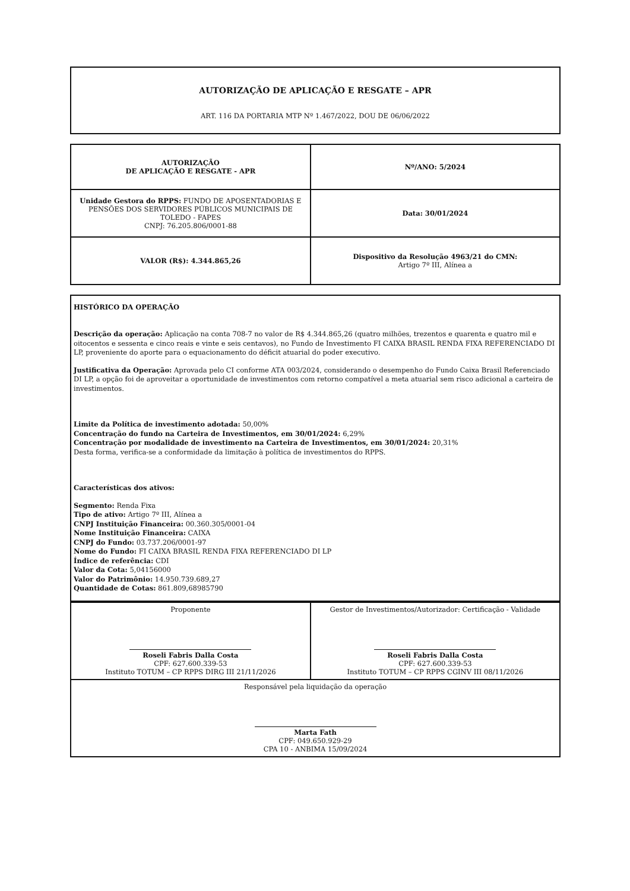AUTORIZAÇÃO DE APLICAÇÃO E RESGATE – APR
ART. 116 DA PORTARIA MTP Nº 1.467/2022, DOU DE 06/06/2022
| AUTORIZAÇÃO DE APLICAÇÃO E RESGATE - APR | Nº/ANO: 5/2024 |
| Unidade Gestora do RPPS: FUNDO DE APOSENTADORIAS E PENSÕES DOS SERVIDORES PÚBLICOS MUNICIPAIS DE TOLEDO - FAPES CNPJ: 76.205.806/0001-88 | Data: 30/01/2024 |
| VALOR (R$): 4.344.865,26 | Dispositivo da Resolução 4963/21 do CMN: Artigo 7º III, Alínea a |
HISTÓRICO DA OPERAÇÃO
Descrição da operação: Aplicação na conta 708-7 no valor de R$ 4.344.865,26 (quatro milhões, trezentos e quarenta e quatro mil e oitocentos e sessenta e cinco reais e vinte e seis centavos), no Fundo de Investimento FI CAIXA BRASIL RENDA FIXA REFERENCIADO DI LP, proveniente do aporte para o equacionamento do déficit atuarial do poder executivo.
Justificativa da Operação: Aprovada pelo CI conforme ATA 003/2024, considerando o desempenho do Fundo Caixa Brasil Referenciado DI LP, a opção foi de aproveitar a oportunidade de investimentos com retorno compatível a meta atuarial sem risco adicional a carteira de investimentos.
Limite da Política de investimento adotada: 50,00%
Concentração do fundo na Carteira de Investimentos, em 30/01/2024: 6,29%
Concentração por modalidade de investimento na Carteira de Investimentos, em 30/01/2024: 20,31%
Desta forma, verifica-se a conformidade da limitação à política de investimentos do RPPS.
Características dos ativos:
Segmento: Renda Fixa
Tipo de ativo: Artigo 7º III, Alínea a
CNPJ Instituição Financeira: 00.360.305/0001-04
Nome Instituição Financeira: CAIXA
CNPJ do Fundo: 03.737.206/0001-97
Nome do Fundo: FI CAIXA BRASIL RENDA FIXA REFERENCIADO DI LP
Índice de referência: CDI
Valor da Cota: 5,04156000
Valor do Patrimônio: 14.950.739.689,27
Quantidade de Cotas: 861.809,68985790
| Proponente Roseli Fabris Dalla Costa CPF: 627.600.339-53 Instituto TOTUM – CP RPPS DIRG III 21/11/2026 | Gestor de Investimentos/Autorizador: Certificação - Validade Roseli Fabris Dalla Costa CPF: 627.600.339-53 Instituto TOTUM – CP RPPS CGINV III 08/11/2026 |
| Responsável pela liquidação da operação Marta Fath CPF: 049.650.929-29 CPA 10 - ANBIMA 15/09/2024 | |